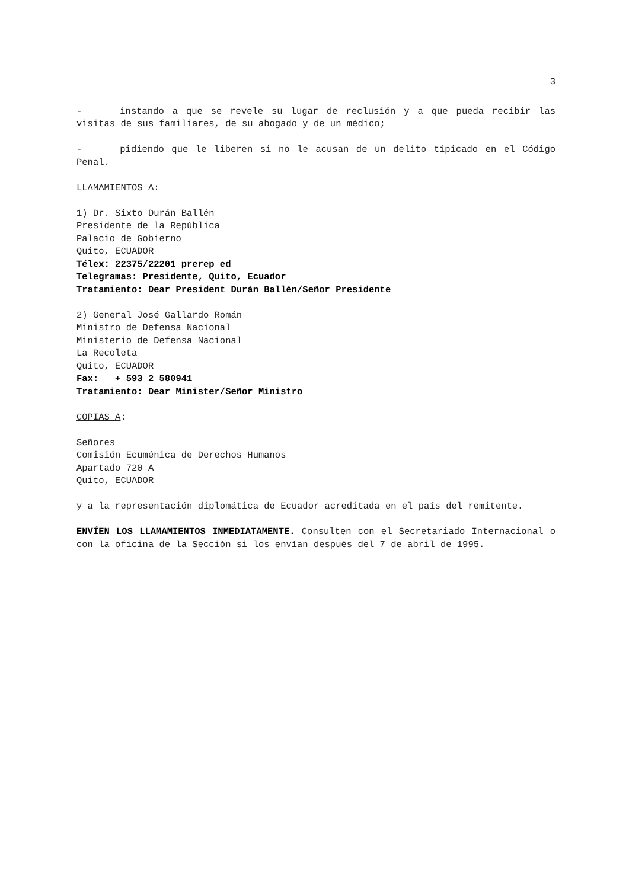3
- instando a que se revele su lugar de reclusión y a que pueda recibir las visitas de sus familiares, de su abogado y de un médico;
- pidiendo que le liberen si no le acusan de un delito tipicado en el Código Penal.
LLAMAMIENTOS A:
1) Dr. Sixto Durán Ballén
Presidente de la República
Palacio de Gobierno
Quito, ECUADOR
Télex: 22375/22201 prerep ed
Telegramas: Presidente, Quito, Ecuador
Tratamiento: Dear President Durán Ballén/Señor Presidente
2) General José Gallardo Román
Ministro de Defensa Nacional
Ministerio de Defensa Nacional
La Recoleta
Quito, ECUADOR
Fax: + 593 2 580941
Tratamiento: Dear Minister/Señor Ministro
COPIAS A:
Señores
Comisión Ecuménica de Derechos Humanos
Apartado 720 A
Quito, ECUADOR
y a la representación diplomática de Ecuador acreditada en el país del remitente.
ENVÍEN LOS LLAMAMIENTOS INMEDIATAMENTE. Consulten con el Secretariado Internacional o con la oficina de la Sección si los envían después del 7 de abril de 1995.